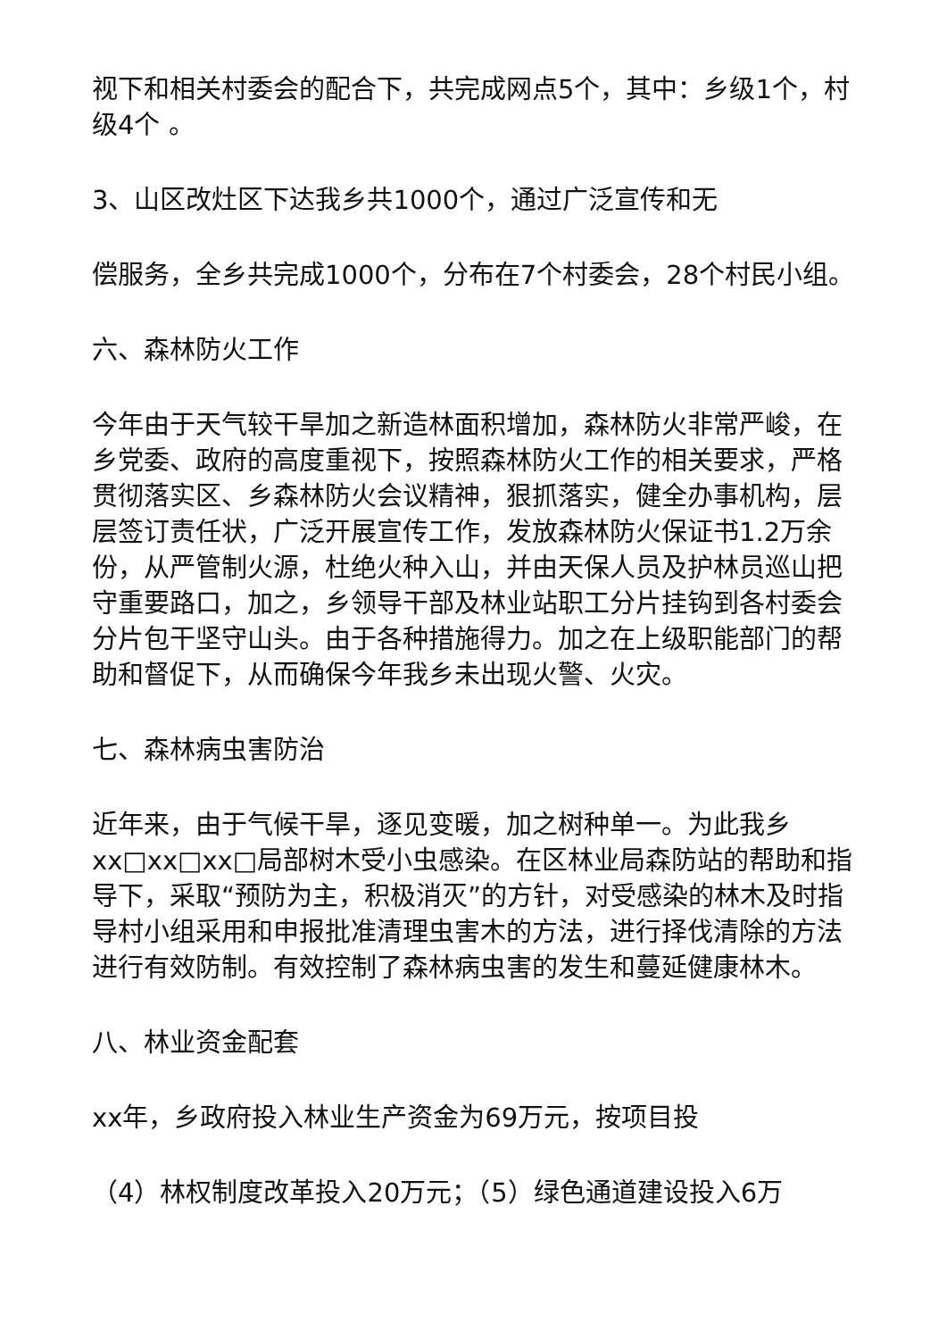视下和相关村委会的配合下，共完成网点5个，其中：乡级1个，村级4个 。
3、山区改灶区下达我乡共1000个，通过广泛宣传和无
偿服务，全乡共完成1000个，分布在7个村委会，28个村民小组。
六、森林防火工作
今年由于天气较干旱加之新造林面积增加，森林防火非常严峻，在乡党委、政府的高度重视下，按照森林防火工作的相关要求，严格贯彻落实区、乡森林防火会议精神，狠抓落实，健全办事机构，层层签订责任状，广泛开展宣传工作，发放森林防火保证书1.2万余份，从严管制火源，杜绝火种入山，并由天保人员及护林员巡山把守重要路口，加之，乡领导干部及林业站职工分片挂钩到各村委会分片包干坚守山头。由于各种措施得力。加之在上级职能部门的帮助和督促下，从而确保今年我乡未出现火警、火灾。
七、森林病虫害防治
近年来，由于气候干旱，逐见变暖，加之树种单一。为此我乡xx□xx□xx□局部树木受小虫感染。在区林业局森防站的帮助和指导下，采取“预防为主，积极消灭”的方针，对受感染的林木及时指导村小组采用和申报批准清理虫害木的方法，进行择伐清除的方法进行有效防制。有效控制了森林病虫害的发生和蔓延健康林木。
八、林业资金配套
xx年，乡政府投入林业生产资金为69万元，按项目投
（4）林权制度改革投入20万元；（5）绿色通道建设投入6万